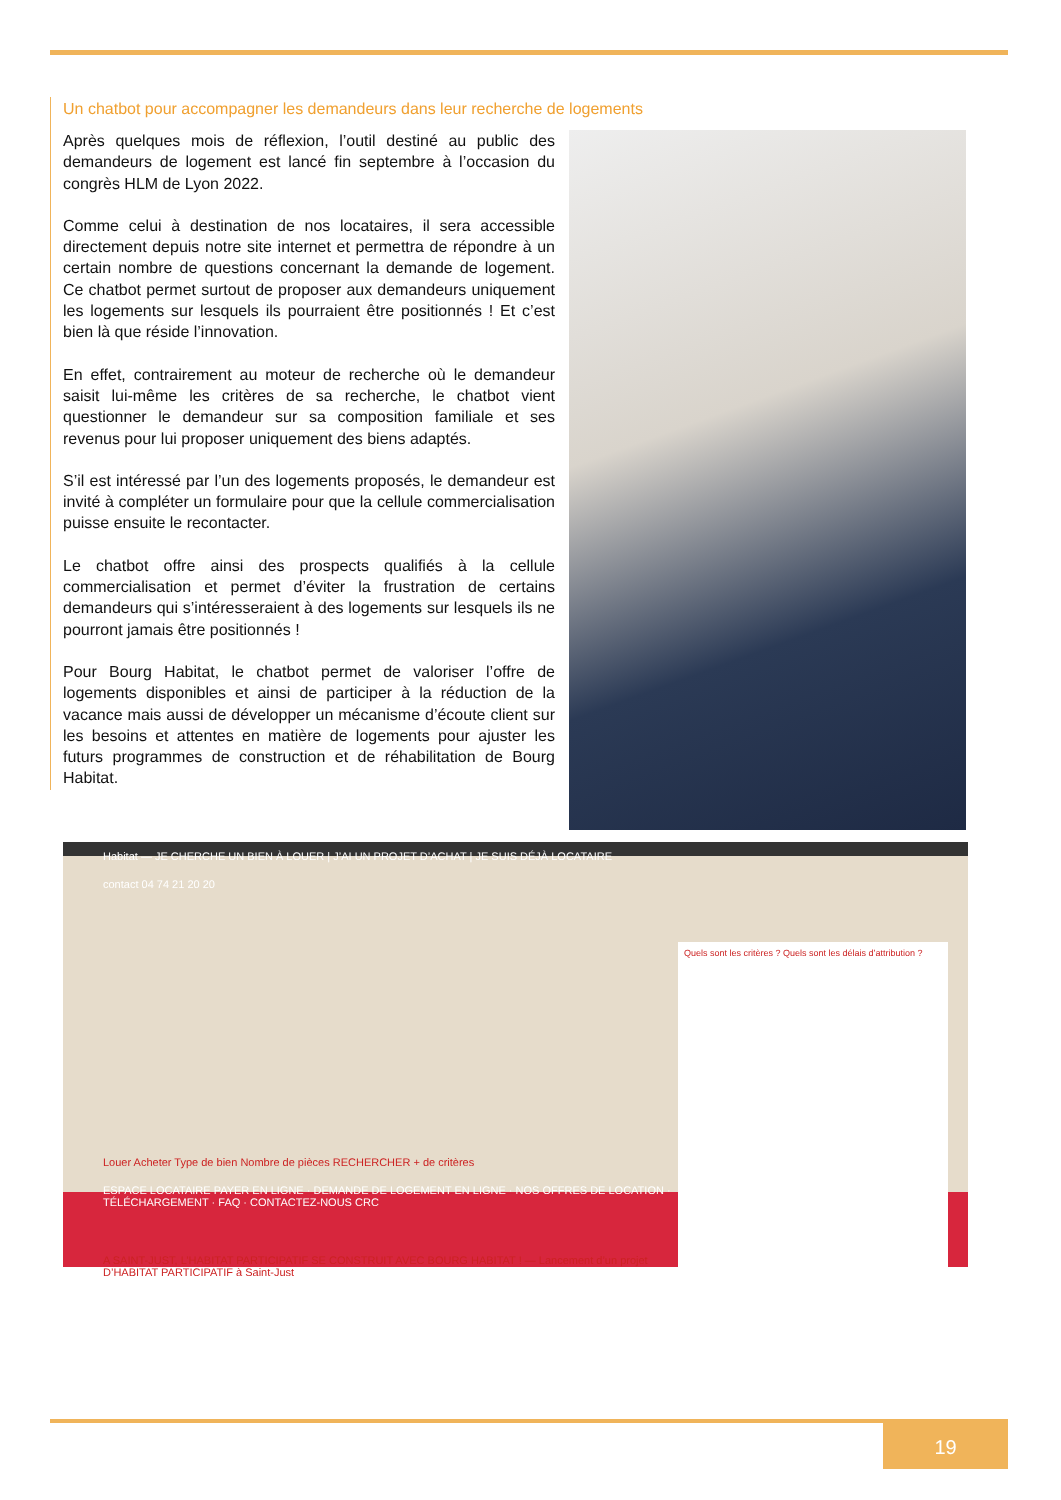Un chatbot pour accompagner les demandeurs dans leur recherche de logements
Après quelques mois de réflexion, l’outil destiné au public des demandeurs de logement est lancé fin septembre à l’occasion du congrès HLM de Lyon 2022.
Comme celui à destination de nos locataires, il sera accessible directement depuis notre site internet et permettra de répondre à un certain nombre de questions concernant la demande de logement. Ce chatbot permet surtout de proposer aux demandeurs uniquement les logements sur lesquels ils pourraient être positionnés ! Et c’est bien là que réside l’innovation.
En effet, contrairement au moteur de recherche où le demandeur saisit lui-même les critères de sa recherche, le chatbot vient questionner le demandeur sur sa composition familiale et ses revenus pour lui proposer uniquement des biens adaptés.
S’il est intéressé par l’un des logements proposés, le demandeur est invité à compléter un formulaire pour que la cellule commercialisation puisse ensuite le recontacter.
Le chatbot offre ainsi des prospects qualifiés à la cellule commercialisation et permet d’éviter la frustration de certains demandeurs qui s’intéresseraient à des logements sur lesquels ils ne pourront jamais être positionnés !
Pour Bourg Habitat, le chatbot permet de valoriser l’offre de logements disponibles et ainsi de participer à la réduction de la vacance mais aussi de développer un mécanisme d’écoute client sur les besoins et attentes en matière de logements pour ajuster les futurs programmes de construction et de réhabilitation de Bourg Habitat.
Quels sont les critères ? Quels sont les délais d’attribution ?
Habitat — JE CHERCHE UN BIEN À LOUER | J’AI UN PROJET D’ACHAT | JE SUIS DÉJÀ LOCATAIRE
contact 04 74 21 20 20
Louer Acheter Type de bien Nombre de pièces RECHERCHER + de critères
ESPACE LOCATAIRE PAYER EN LIGNE · DEMANDE DE LOGEMENT EN LIGNE · NOS OFFRES DE LOCATION · TÉLÉCHARGEMENT · FAQ · CONTACTEZ-NOUS CRC
A SAINT-JUST, L’HABITAT PARTICIPATIF SE CONSTRUIT AVEC BOURG HABITAT ! — Lancement d’un projet D’HABITAT PARTICIPATIF à Saint-Just
19